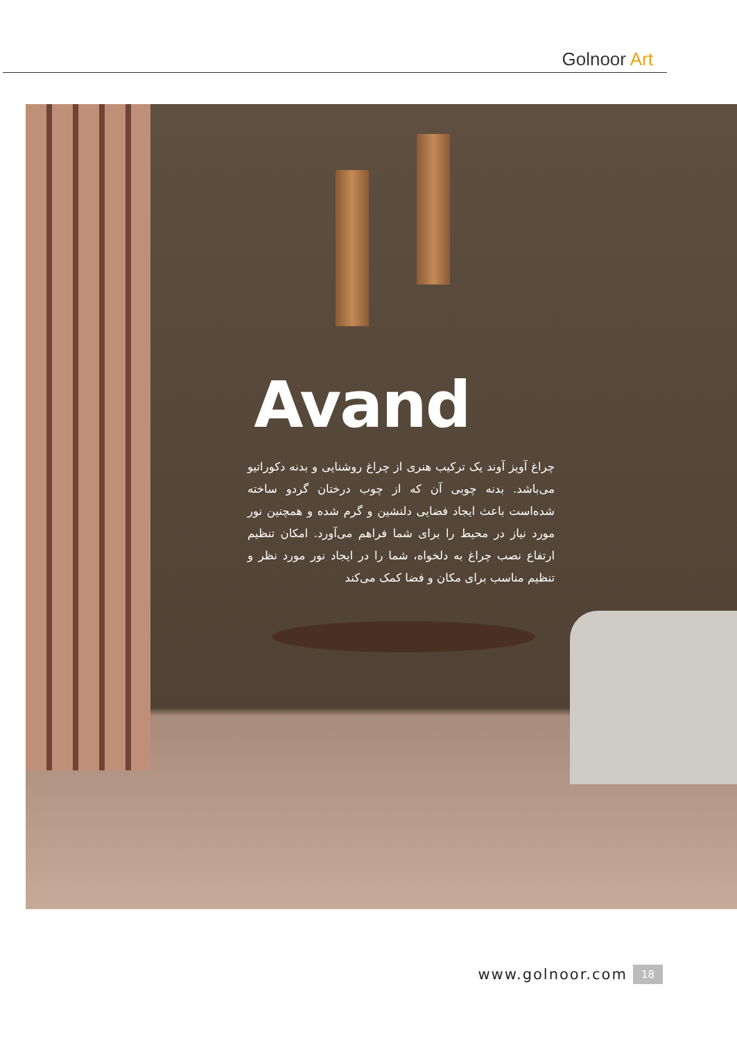Golnoor Art
Avand
چراغ آویز آوند یک ترکیب هنری از چراغ روشنایی و بدنه دکوراتیو می‌باشد. بدنه چوبی آن که از چوب درختان گردو ساخته شده‌است باعث ایجاد فضایی دلنشین و گرم شده و همچنین نور مورد نیاز در محیط را برای شما فراهم می‌آورد. امکان تنظیم ارتفاع نصب چراغ به دلخواه، شما را در ایجاد نور مورد نظر و تنظیم مناسب برای مکان و فضا کمک می‌کند
www.golnoor.com 18